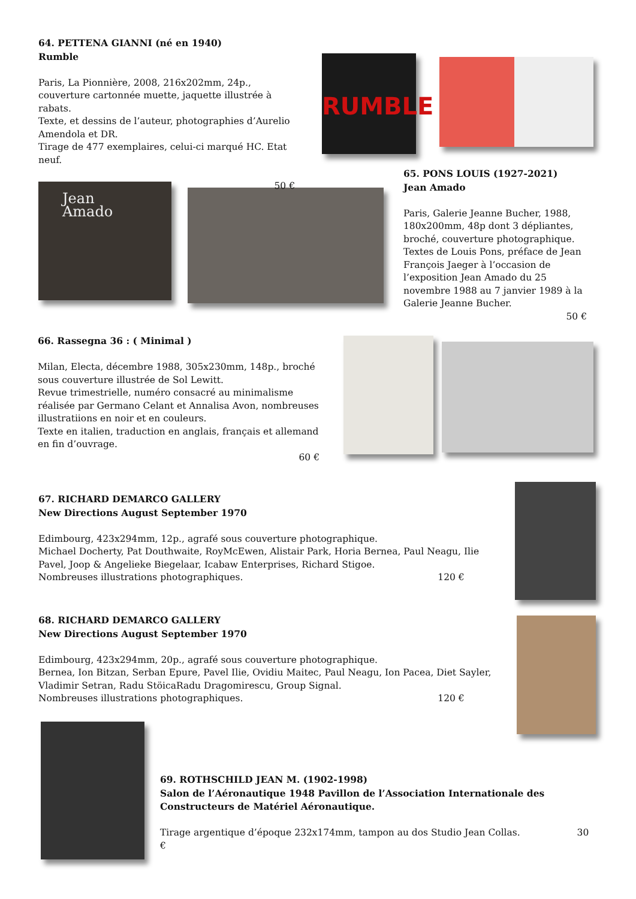RUMBLE
Jean Amado
64. PETTENA GIANNI (né en 1940)
Rumble
Paris, La Pionnière, 2008, 216x202mm, 24p., couverture cartonnée muette, jaquette illustrée à rabats.
Texte, et dessins de l’auteur, photographies d’Aurelio Amendola et DR.
Tirage de 477 exemplaires, celui-ci marqué HC. Etat neuf.
50 €
65. PONS LOUIS (1927-2021)
Jean Amado
Paris, Galerie Jeanne Bucher, 1988, 180x200mm, 48p dont 3 dépliantes, bro­ché, couverture photographique.
Textes de Louis Pons, préface de Jean François Jaeger à l’occasion de l’exposi­tion Jean Amado du 25 novembre 1988 au 7 janvier 1989 à la Galerie Jeanne Bucher.
50 €
66. Rassegna 36 : ( Minimal )
Milan, Electa, décembre 1988, 305x230mm, 148p., broché sous couverture illustrée de Sol Lewitt.
Revue trimestrielle, numéro consacré au minimalisme réalisée par Germano Celant et Annalisa Avon, nombreuses illustratiions en noir et en couleurs.
Texte en italien, traduction en anglais, français et allemand en fin d’ouvrage.
60 €
67. RICHARD DEMARCO GALLERY
New Directions August September 1970
Edimbourg, 423x294mm, 12p., agrafé sous couverture photographique.
Michael Docherty, Pat Douthwaite, RoyMcEwen, Alistair Park, Horia Bernea, Paul Neagu, Ilie Pavel, Joop & Angelieke Biegelaar, Icabaw Enterprises, Richard Stigoe.
Nombreuses illustrations photographiques. 120 €
68. RICHARD DEMARCO GALLERY
New Directions August September 1970
Edimbourg, 423x294mm, 20p., agrafé sous couverture photographique.
Bernea, Ion Bitzan, Serban Epure, Pavel Ilie, Ovidiu Maitec, Paul Neagu, Ion Pacea, Diet Sayler, Vladimir Setran, Radu StöicaRadu Dragomirescu, Group Signal.
Nombreuses illustrations photographiques. 120 €
69. ROTHSCHILD JEAN M. (1902-1998)
Salon de l’Aéronautique 1948 Pavillon de l’Association Internationale des Constructeurs de Matériel Aéronautique.
Tirage argentique d’époque 232x174mm, tampon au dos Studio Jean Collas. 30 €